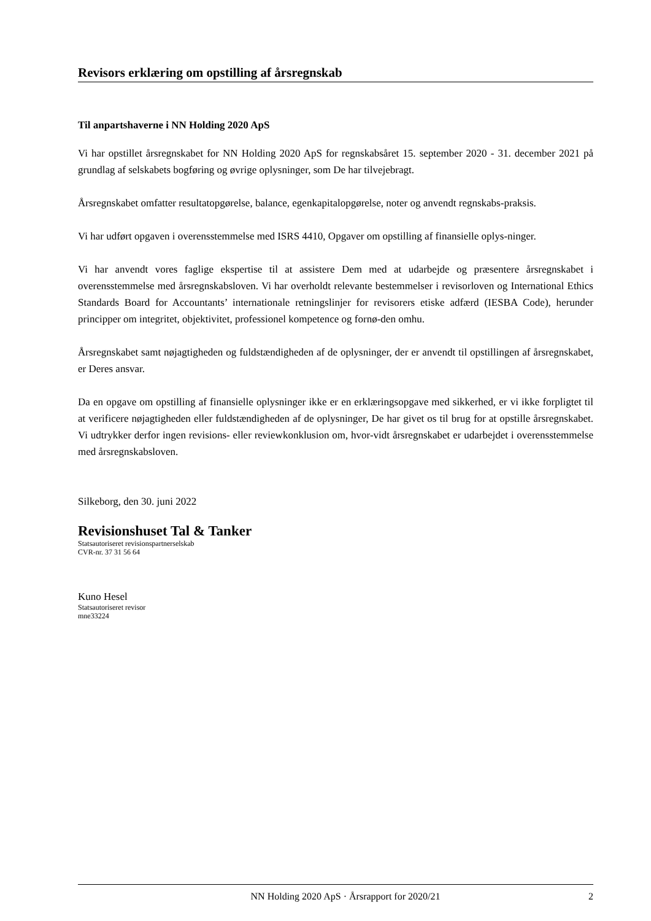Revisors erklæring om opstilling af årsregnskab
Til anpartshaverne i NN Holding 2020 ApS
Vi har opstillet årsregnskabet for NN Holding 2020 ApS for regnskabsåret 15. september 2020 - 31. december 2021 på grundlag af selskabets bogføring og øvrige oplysninger, som De har tilvejebragt.
Årsregnskabet omfatter resultatopgørelse, balance, egenkapitalopgørelse, noter og anvendt regnskabs-praksis.
Vi har udført opgaven i overensstemmelse med ISRS 4410, Opgaver om opstilling af finansielle oplys-ninger.
Vi har anvendt vores faglige ekspertise til at assistere Dem med at udarbejde og præsentere årsregnskabet i overensstemmelse med årsregnskabsloven. Vi har overholdt relevante bestemmelser i revisorloven og International Ethics Standards Board for Accountants’ internationale retningslinjer for revisorers etiske adfærd (IESBA Code), herunder principper om integritet, objektivitet, professionel kompetence og fornø-den omhu.
Årsregnskabet samt nøjagtigheden og fuldstændigheden af de oplysninger, der er anvendt til opstillingen af årsregnskabet, er Deres ansvar.
Da en opgave om opstilling af finansielle oplysninger ikke er en erklæringsopgave med sikkerhed, er vi ikke forpligtet til at verificere nøjagtigheden eller fuldstændigheden af de oplysninger, De har givet os til brug for at opstille årsregnskabet. Vi udtrykker derfor ingen revisions- eller reviewkonklusion om, hvor-vidt årsregnskabet er udarbejdet i overensstemmelse med årsregnskabsloven.
Silkeborg, den 30. juni 2022
Revisionshuset Tal & Tanker
Statsautoriseret revisionspartnerselskab
CVR-nr. 37 31 56 64
Kuno Hesel
Statsautoriseret revisor
mne33224
NN Holding 2020 ApS · Årsrapport for 2020/21 2